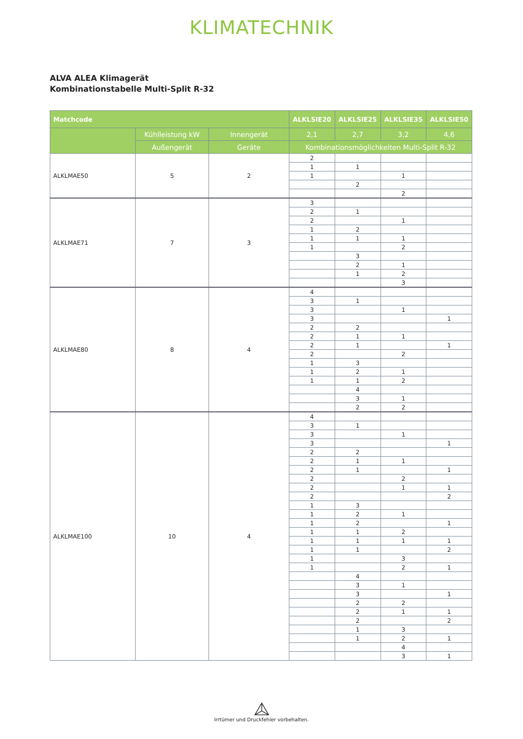KLIMATECHNIK
ALVA ALEA Klimagerät
Kombinationstabelle Multi-Split R-32
| Matchcode | | | ALKLSIE20 | ALKLSIE25 | ALKLSIE35 | ALKLSIE50 |
| --- | --- | --- | --- | --- | --- | --- |
| | Kühlleistung kW | Innengerät | 2,1 | 2,7 | 3,2 | 4,6 |
| | Außengerät | Geräte | Kombinationsmöglichkeiten Multi-Split R-32 | | | |
| ALKLMAE50 | 5 | 2 | 2 | | | |
| | | | 1 | 1 | | |
| | | | 1 | | 1 | |
| | | | | 2 | | |
| | | | | | 2 | |
| ALKLMAE71 | 7 | 3 | 3 | | | |
| | | | 2 | 1 | | |
| | | | 2 | | 1 | |
| | | | 1 | 2 | | |
| | | | 1 | 1 | 1 | |
| | | | 1 | | 2 | |
| | | | | 3 | | |
| | | | | 2 | 1 | |
| | | | | 1 | 2 | |
| | | | | | 3 | |
| ALKLMAE80 | 8 | 4 | 4 | | | |
| | | | 3 | 1 | | |
| | | | 3 | | 1 | |
| | | | 3 | | | 1 |
| | | | 2 | 2 | | |
| | | | 2 | 1 | 1 | |
| | | | 2 | 1 | | 1 |
| | | | 2 | | 2 | |
| | | | 1 | 3 | | |
| | | | 1 | 2 | 1 | |
| | | | 1 | 1 | 2 | |
| | | | | 4 | | |
| | | | | 3 | 1 | |
| | | | | 2 | 2 | |
| ALKLMAE100 | 10 | 4 | 4 | | | |
| | | | 3 | 1 | | |
| | | | 3 | | 1 | |
| | | | 3 | | | 1 |
| | | | 2 | 2 | | |
| | | | 2 | 1 | 1 | |
| | | | 2 | 1 | | 1 |
| | | | 2 | | 2 | |
| | | | 2 | | 1 | 1 |
| | | | 2 | | | 2 |
| | | | 1 | 3 | | |
| | | | 1 | 2 | 1 | |
| | | | 1 | 2 | | 1 |
| | | | 1 | 1 | 2 | |
| | | | 1 | 1 | 1 | 1 |
| | | | 1 | 1 | | 2 |
| | | | 1 | | 3 | |
| | | | 1 | | 2 | 1 |
| | | | | 4 | | |
| | | | | 3 | 1 | |
| | | | | 3 | | 1 |
| | | | | 2 | 2 | |
| | | | | 2 | 1 | 1 |
| | | | | 2 | | 2 |
| | | | | 1 | 3 | |
| | | | | 1 | 2 | 1 |
| | | | | | 4 | |
| | | | | | 3 | 1 |
Irrtümer und Druckfehler vorbehalten.